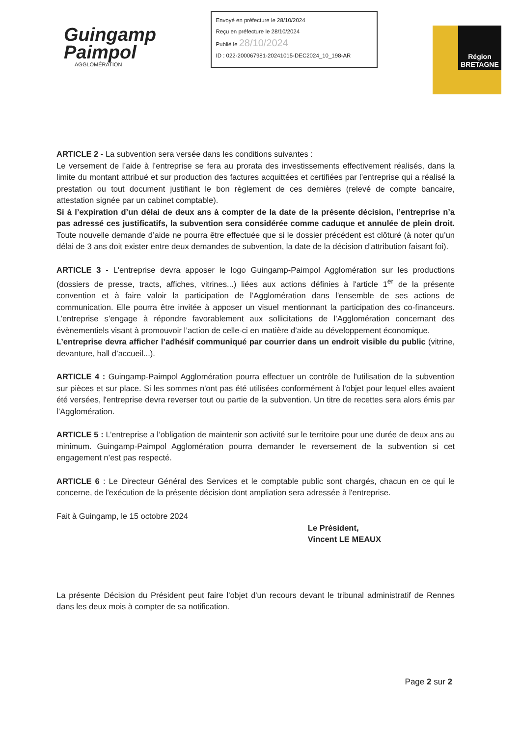Guingamp
Paimpol
AGGLOMÉRATION
Envoyé en préfecture le 28/10/2024
Reçu en préfecture le 28/10/2024
Publié le 28/10/2024
ID : 022-200067981-20241015-DEC2024_10_198-AR
Région
BRETAGNE
ARTICLE 2 - La subvention sera versée dans les conditions suivantes :
Le versement de l’aide à l’entreprise se fera au prorata des investissements effectivement réalisés, dans la limite du montant attribué et sur production des factures acquittées et certifiées par l’entreprise qui a réalisé la prestation ou tout document justifiant le bon règlement de ces dernières (relevé de compte bancaire, attestation signée par un cabinet comptable).
Si à l’expiration d’un délai de deux ans à compter de la date de la présente décision, l’entreprise n’a pas adressé ces justificatifs, la subvention sera considérée comme caduque et annulée de plein droit. Toute nouvelle demande d’aide ne pourra être effectuée que si le dossier précédent est clôturé (à noter qu’un délai de 3 ans doit exister entre deux demandes de subvention, la date de la décision d’attribution faisant foi).
ARTICLE 3 - L'entreprise devra apposer le logo Guingamp-Paimpol Agglomération sur les productions (dossiers de presse, tracts, affiches, vitrines...) liées aux actions définies à l'article 1<sup>er</sup> de la présente convention et à faire valoir la participation de l’Agglomération dans l'ensemble de ses actions de communication. Elle pourra être invitée à apposer un visuel mentionnant la participation des co-financeurs. L’entreprise s’engage à répondre favorablement aux sollicitations de l’Agglomération concernant des évènementiels visant à promouvoir l’action de celle-ci en matière d’aide au développement économique.
L’entreprise devra afficher l’adhésif communiqué par courrier dans un endroit visible du public (vitrine, devanture, hall d’accueil...).
ARTICLE 4 : Guingamp-Paimpol Agglomération pourra effectuer un contrôle de l'utilisation de la subvention sur pièces et sur place. Si les sommes n'ont pas été utilisées conformément à l'objet pour lequel elles avaient été versées, l'entreprise devra reverser tout ou partie de la subvention. Un titre de recettes sera alors émis par l’Agglomération.
ARTICLE 5 : L’entreprise a l’obligation de maintenir son activité sur le territoire pour une durée de deux ans au minimum. Guingamp-Paimpol Agglomération pourra demander le reversement de la subvention si cet engagement n’est pas respecté.
ARTICLE 6 : Le Directeur Général des Services et le comptable public sont chargés, chacun en ce qui le concerne, de l'exécution de la présente décision dont ampliation sera adressée à l'entreprise.
Fait à Guingamp, le 15 octobre 2024
Le Président,
Vincent LE MEAUX
La présente Décision du Président peut faire l'objet d'un recours devant le tribunal administratif de Rennes dans les deux mois à compter de sa notification.
Page 2 sur 2